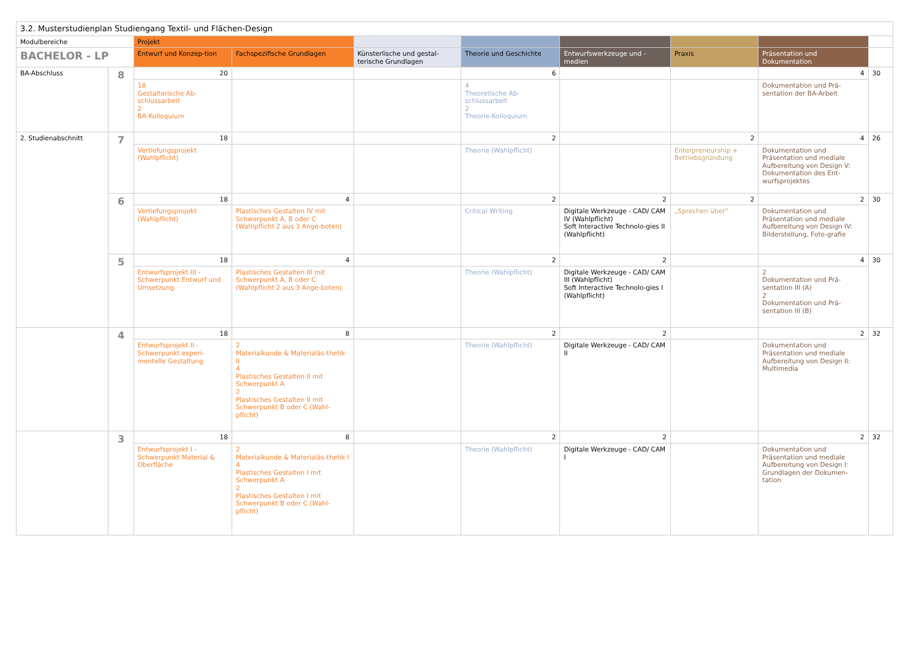| 3.2. Musterstudienplan Studiengang Textil- und Flächen-Design | | | | | | | | | |
| --- | --- | --- | --- | --- | --- | --- | --- | --- | --- |
| Modulbereiche | | Projekt | | | | | | | |
| BACHELOR - LP | | Entwurf und Konzep-tion | Fachspezifische Grundlagen | Künsterlische und gestal-terische Grundlagen | Theorie und Geschichte | Entwurfswerkzeuge und -medien | Praxis | Präsentation und Dokumentation | |
| BA-Abschluss | 8 | 20 | | | 6 | | | 4 | 30 |
| | | 18 Gestalterische Ab-schlussarbeit 2 BA-Kolloquium | | | 4 Theoretische Ab-schlussarbeit 2 Theorie-Kolloquium | | | Dokumentation und Prä-sentation der BA-Arbeit | |
| 2. Studienabschnitt | 7 | 18 | | | 2 | | 2 | 4 | 26 |
| | | Vertiefungsprojekt (Wahlpflicht) | | | Theorie (Wahlpflicht) | | Enterpreneurship + Betriebsgründung | Dokumentation und Präsentation und mediale Aufbereitung von Design V: Dokumentation des Ent-wurfsprojektes | |
| | 6 | 18 | 4 | | 2 | 2 | 2 | 2 | 30 |
| | | Vertiefungsprojekt (Wahlpflicht) | Plastisches Gestalten IV mit Schwerpunkt A, B oder C (Wahlpflicht 2 aus 3 Ange-boten) | | Critical Writing | Digitale Werkzeuge - CAD/ CAM IV (Wahlpflicht) Soft Interactive Technolo-gies II (Wahlpflicht) | „Sprechen über“ | Dokumentation und Präsentation und mediale Aufbereitung von Design IV: Bilderstellung, Foto-grafie | |
| | 5 | 18 | 4 | | 2 | 2 | | 4 | 30 |
| | | Entwurfsprojekt III - Schwerpunkt Entwurf und Umsetzung | Plastisches Gestalten III mit Schwerpunkt A, B oder C (Wahlpflicht 2 aus 3 Ange-boten) | | Theorie (Wahlpflicht) | Digitale Werkzeuge - CAD/ CAM III (Wahlpflicht) Soft Interactive Technolo-gies I (Wahlpflicht) | | 2 Dokumentation und Prä-sentation III (A) 2 Dokumentation und Prä-sentation III (B) | |
| | 4 | 18 | 8 | | 2 | 2 | | 2 | 32 |
| | | Entwurfsprojekt II - Schwerpunkt experi-mentelle Gestaltung | 2 Materialkunde & Materialäs-thetik II 4 Plastisches Gestalten II mit Schwerpunkt A 2 Plastisches Gestalten II mit Schwerpunkt B oder C (Wahl-pflicht) | | Theorie (Wahlpflicht) | Digitale Werkzeuge - CAD/ CAM II | | Dokumentation und Präsentation und mediale Aufbereitung von Design II: Multimedia | |
| | 3 | 18 | 8 | | 2 | 2 | | 2 | 32 |
| | | Entwurfsprojekt I - Schwerpunkt Material & Oberfläche | 2 Materialkunde & Materialäs-thetik I 4 Plastisches Gestalten I mit Schwerpunkt A 2 Plastisches Gestalten I mit Schwerpunkt B oder C (Wahl-pflicht) | | Theorie (Wahlpflicht) | Digitale Werkzeuge - CAD/ CAM I | | Dokumentation und Präsentation und mediale Aufbereitung von Design I: Grundlagen der Dokumen-tation | |